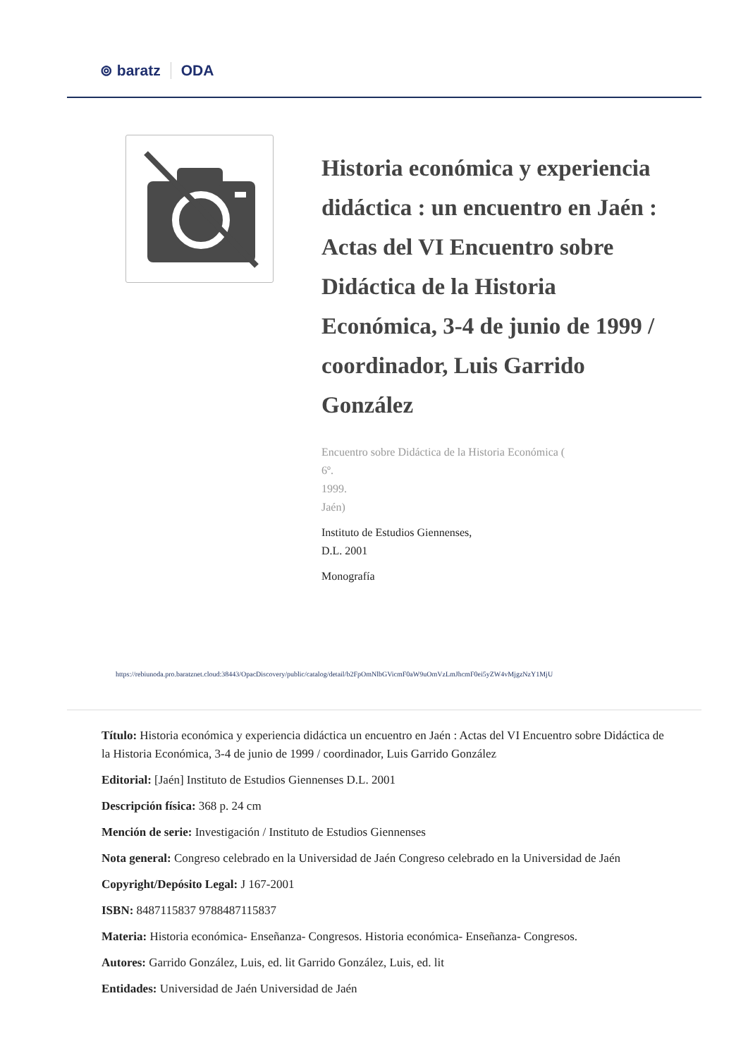⊚ baratz ODA
Historia económica y experiencia didáctica : un encuentro en Jaén : Actas del VI Encuentro sobre Didáctica de la Historia Económica, 3-4 de junio de 1999 / coordinador, Luis Garrido González
Encuentro sobre Didáctica de la Historia Económica (
6º.
1999.
Jaén)
Instituto de Estudios Giennenses,
D.L. 2001
Monografía
https://rebiunoda.pro.baratznet.cloud:38443/OpacDiscovery/public/catalog/detail/b2FpOmNlbGVicmF0aW9uOmVzLmJhcmF0ei5yZW4vMjgzNzY1MjU
Título: Historia económica y experiencia didáctica un encuentro en Jaén : Actas del VI Encuentro sobre Didáctica de la Historia Económica, 3-4 de junio de 1999 / coordinador, Luis Garrido González
Editorial: [Jaén] Instituto de Estudios Giennenses D.L. 2001
Descripción física: 368 p. 24 cm
Mención de serie: Investigación / Instituto de Estudios Giennenses
Nota general: Congreso celebrado en la Universidad de Jaén Congreso celebrado en la Universidad de Jaén
Copyright/Depósito Legal: J 167-2001
ISBN: 8487115837 9788487115837
Materia: Historia económica- Enseñanza- Congresos. Historia económica- Enseñanza- Congresos.
Autores: Garrido González, Luis, ed. lit Garrido González, Luis, ed. lit
Entidades: Universidad de Jaén Universidad de Jaén